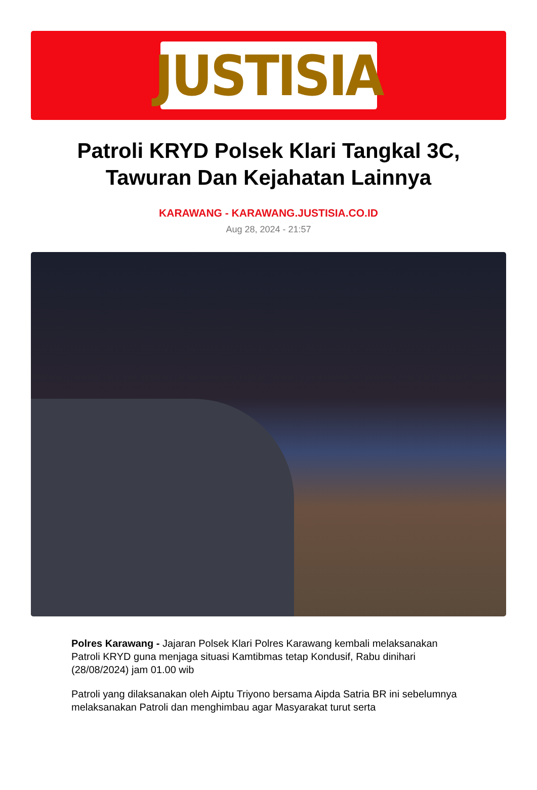JUSTISIA
Patroli KRYD Polsek Klari Tangkal 3C, Tawuran Dan Kejahatan Lainnya
KARAWANG - KARAWANG.JUSTISIA.CO.ID
Aug 28, 2024 - 21:57
Polres Karawang - Jajaran Polsek Klari Polres Karawang kembali melaksanakan Patroli KRYD guna menjaga situasi Kamtibmas tetap Kondusif, Rabu dinihari (28/08/2024) jam 01.00 wib
Patroli yang dilaksanakan oleh Aiptu Triyono bersama Aipda Satria BR ini sebelumnya melaksanakan Patroli dan menghimbau agar Masyarakat turut serta